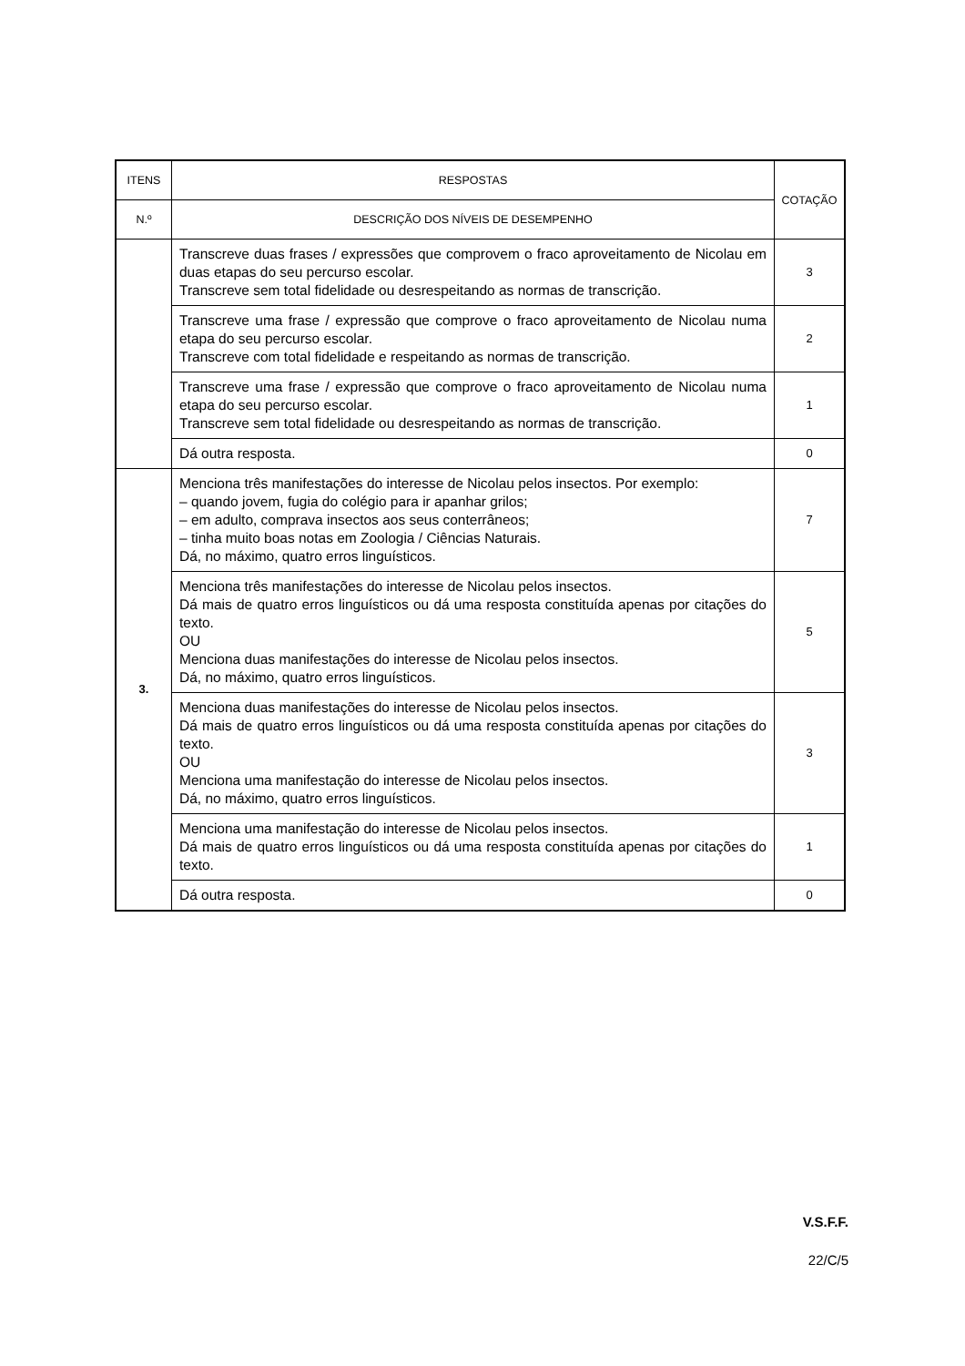| ITENS | RESPOSTAS | COTAÇÃO |
| --- | --- | --- |
| N.º | DESCRIÇÃO DOS NÍVEIS DE DESEMPENHO | |
| | Transcreve duas frases / expressões que comprovem o fraco aproveitamento de Nicolau em duas etapas do seu percurso escolar. Transcreve sem total fidelidade ou desrespeitando as normas de transcrição. | 3 |
| | Transcreve uma frase / expressão que comprove o fraco aproveitamento de Nicolau numa etapa do seu percurso escolar. Transcreve com total fidelidade e respeitando as normas de transcrição. | 2 |
| | Transcreve uma frase / expressão que comprove o fraco aproveitamento de Nicolau numa etapa do seu percurso escolar. Transcreve sem total fidelidade ou desrespeitando as normas de transcrição. | 1 |
| | Dá outra resposta. | 0 |
| 3. | Menciona três manifestações do interesse de Nicolau pelos insectos. Por exemplo: – quando jovem, fugia do colégio para ir apanhar grilos; – em adulto, comprava insectos aos seus conterrâneos; – tinha muito boas notas em Zoologia / Ciências Naturais. Dá, no máximo, quatro erros linguísticos. | 7 |
| | Menciona três manifestações do interesse de Nicolau pelos insectos. Dá mais de quatro erros linguísticos ou dá uma resposta constituída apenas por citações do texto. OU Menciona duas manifestações do interesse de Nicolau pelos insectos. Dá, no máximo, quatro erros linguísticos. | 5 |
| | Menciona duas manifestações do interesse de Nicolau pelos insectos. Dá mais de quatro erros linguísticos ou dá uma resposta constituída apenas por citações do texto. OU Menciona uma manifestação do interesse de Nicolau pelos insectos. Dá, no máximo, quatro erros linguísticos. | 3 |
| | Menciona uma manifestação do interesse de Nicolau pelos insectos. Dá mais de quatro erros linguísticos ou dá uma resposta constituída apenas por citações do texto. | 1 |
| | Dá outra resposta. | 0 |
V.S.F.F.
22/C/5